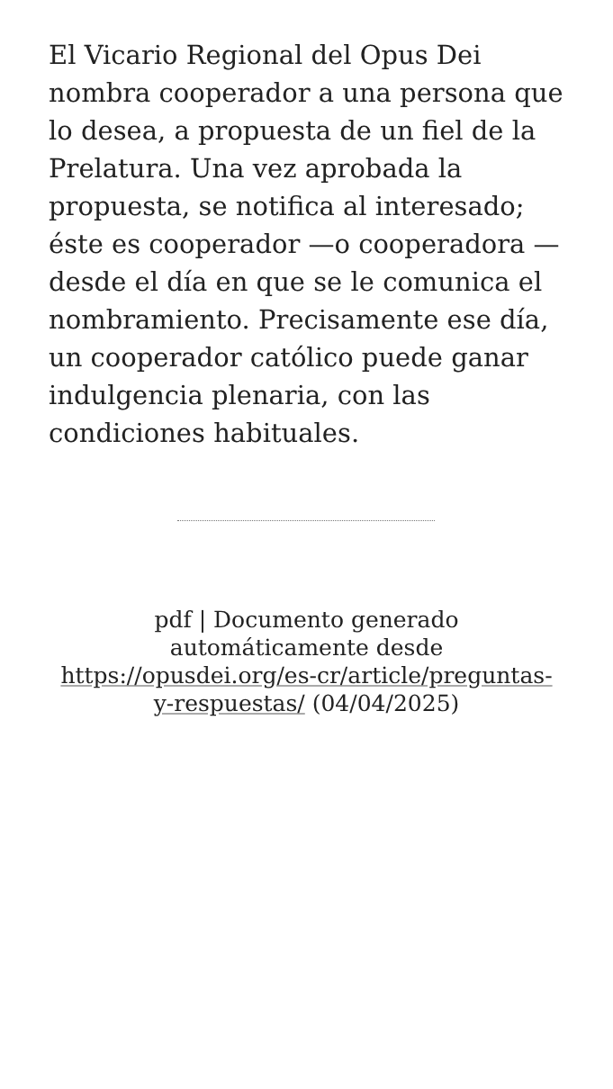El Vicario Regional del Opus Dei nombra cooperador a una persona que lo desea, a propuesta de un fiel de la Prelatura. Una vez aprobada la propuesta, se notifica al interesado; éste es cooperador —o cooperadora — desde el día en que se le comunica el nombramiento. Precisamente ese día, un cooperador católico puede ganar indulgencia plenaria, con las condiciones habituales.
pdf | Documento generado automáticamente desde https://opusdei.org/es-cr/article/preguntas-y-respuestas/ (04/04/2025)